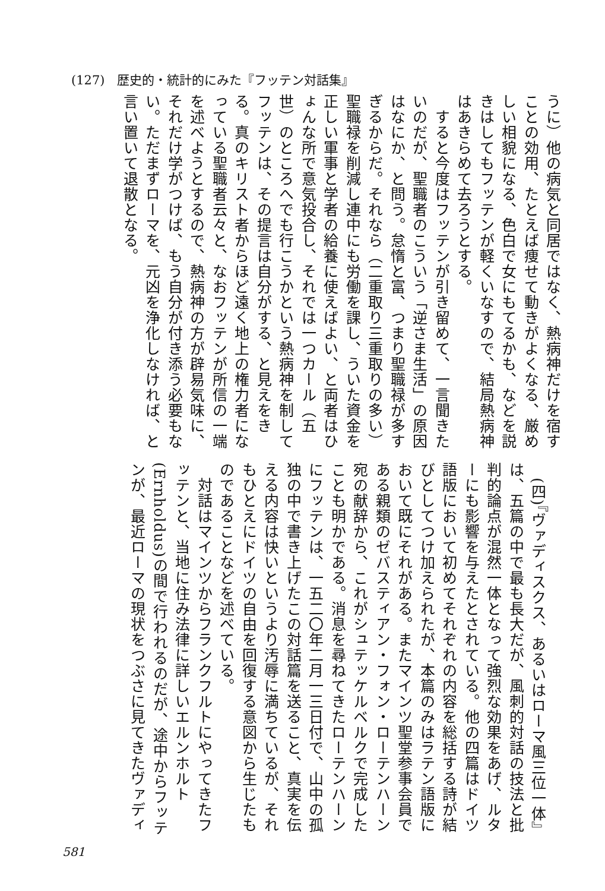(127)　歴史的・統計的にみた『フッテン対話集』
うに）他の病気と同居ではなく、熱病神だけを宿すことの効用、たとえば痩せて動きがよくなる、厳めしい相貌になる、色白で女にもてるかも、などを説きはしてもフッテンが軽くいなすので、結局熱病神はあきらめて去ろうとする。
　すると今度はフッテンが引き留めて、一言聞きたいのだが、聖職者のこういう「逆さま生活」の原因はなにか、と問う。怠惰と富、つまり聖職禄が多すぎるからだ。それなら（二重取り三重取りの多い）聖職禄を削減し連中にも労働を課し、ういた資金を正しい軍事と学者の給養に使えばよい、と両者はひょんな所で意気投合し、それでは一つカール（五世）のところへでも行こうかという熱病神を制してフッテンは、その提言は自分がする、と見えをきる。真のキリスト者からほど遠く地上の権力者になっている聖職者云々と、なおフッテンが所信の一端を述べようとするので、熱病神の方が辟易気味に、それだけ学がつけば、もう自分が付き添う必要もない。ただまずローマを、元凶を浄化しなければ、と言い置いて退散となる。
　(四)『ヴァディスクス、あるいはローマ風三位一体』は、五篇の中で最も長大だが、風刺的対話の技法と批判的論点が混然一体となって強烈な効果をあげ、ルターにも影響を与えたとされている。他の四篇はドイツ語版において初めてそれぞれの内容を総括する詩が結びとしてつけ加えられたが、本篇のみはラテン語版において既にそれがある。またマインツ聖堂参事会員である親類のゼバスティアン・フォン・ローテンハーン宛の献辞から、これがシュテッケルベルクで完成したことも明かである。消息を尋ねてきたローテンハーンにフッテンは、一五二〇年二月一三日付で、山中の孤独の中で書き上げたこの対話篇を送ること、真実を伝える内容は快いというより汚辱に満ちているが、それもひとえにドイツの自由を回復する意図から生じたものであることなどを述べている。
　対話はマインツからフランクフルトにやってきたフッテンと、当地に住み法律に詳しいエルンホルト(Ernholdus)の間で行われるのだが、途中からフッテンが、最近ローマの現状をつぶさに見てきたヴァディ
581